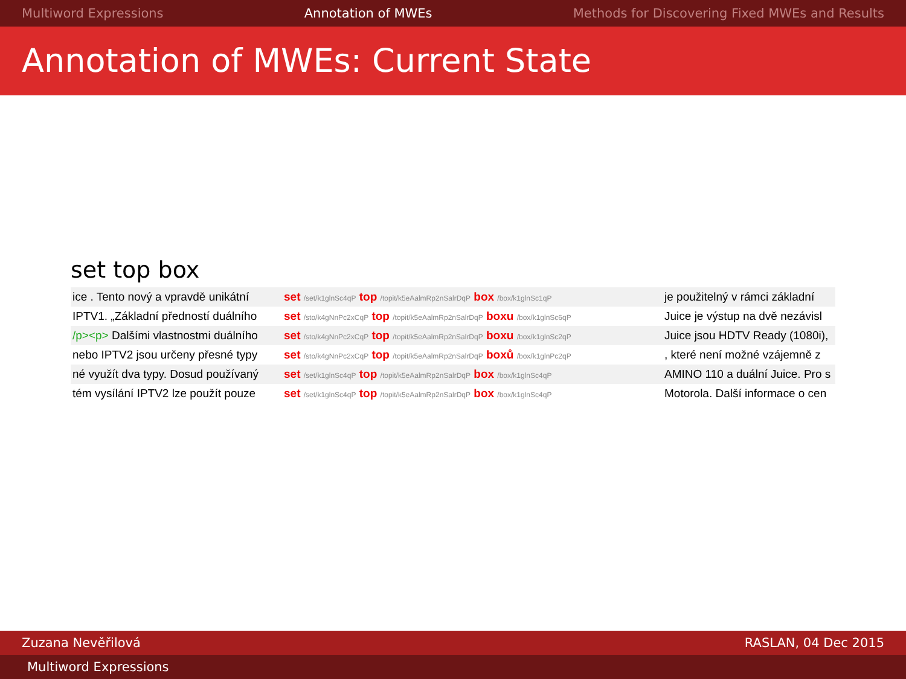Multiword Expressions Annotation of MWEs Methods for Discovering Fixed MWEs and Results
Annotation of MWEs: Current State
set top box
| ice . Tento nový a vpravdě unikátní | set /set/k1glnSc4qP top /topit/k5eAalmRp2nSalrDqP box /box/k1glnSc1qP | je použitelný v rámci základní |
| IPTV1. „Základní předností duálního | set /sto/k4gNnPc2xCqP top /topit/k5eAalmRp2nSalrDqP boxu /box/k1glnSc6qP | Juice je výstup na dvě nezávisl |
| /p><p> Dalšími vlastnostmi duálního | set /sto/k4gNnPc2xCqP top /topit/k5eAalmRp2nSalrDqP boxu /box/k1glnSc2qP | Juice jsou HDTV Ready (1080i), |
| nebo IPTV2 jsou určeny přesné typy | set /sto/k4gNnPc2xCqP top /topit/k5eAalmRp2nSalrDqP boxů /box/k1glnPc2qP | , které není možné vzájemně z |
| né využít dva typy. Dosud používaný | set /set/k1glnSc4qP top /topit/k5eAalmRp2nSalrDqP box /box/k1glnSc4qP | AMINO 110 a duální Juice. Pro s |
| tém vysílání IPTV2 lze použít pouze | set /set/k1glnSc4qP top /topit/k5eAalmRp2nSalrDqP box /box/k1glnSc4qP | Motorola. Další informace o cen |
Zuzana Nevěřilová RASLAN, 04 Dec 2015
Multiword Expressions